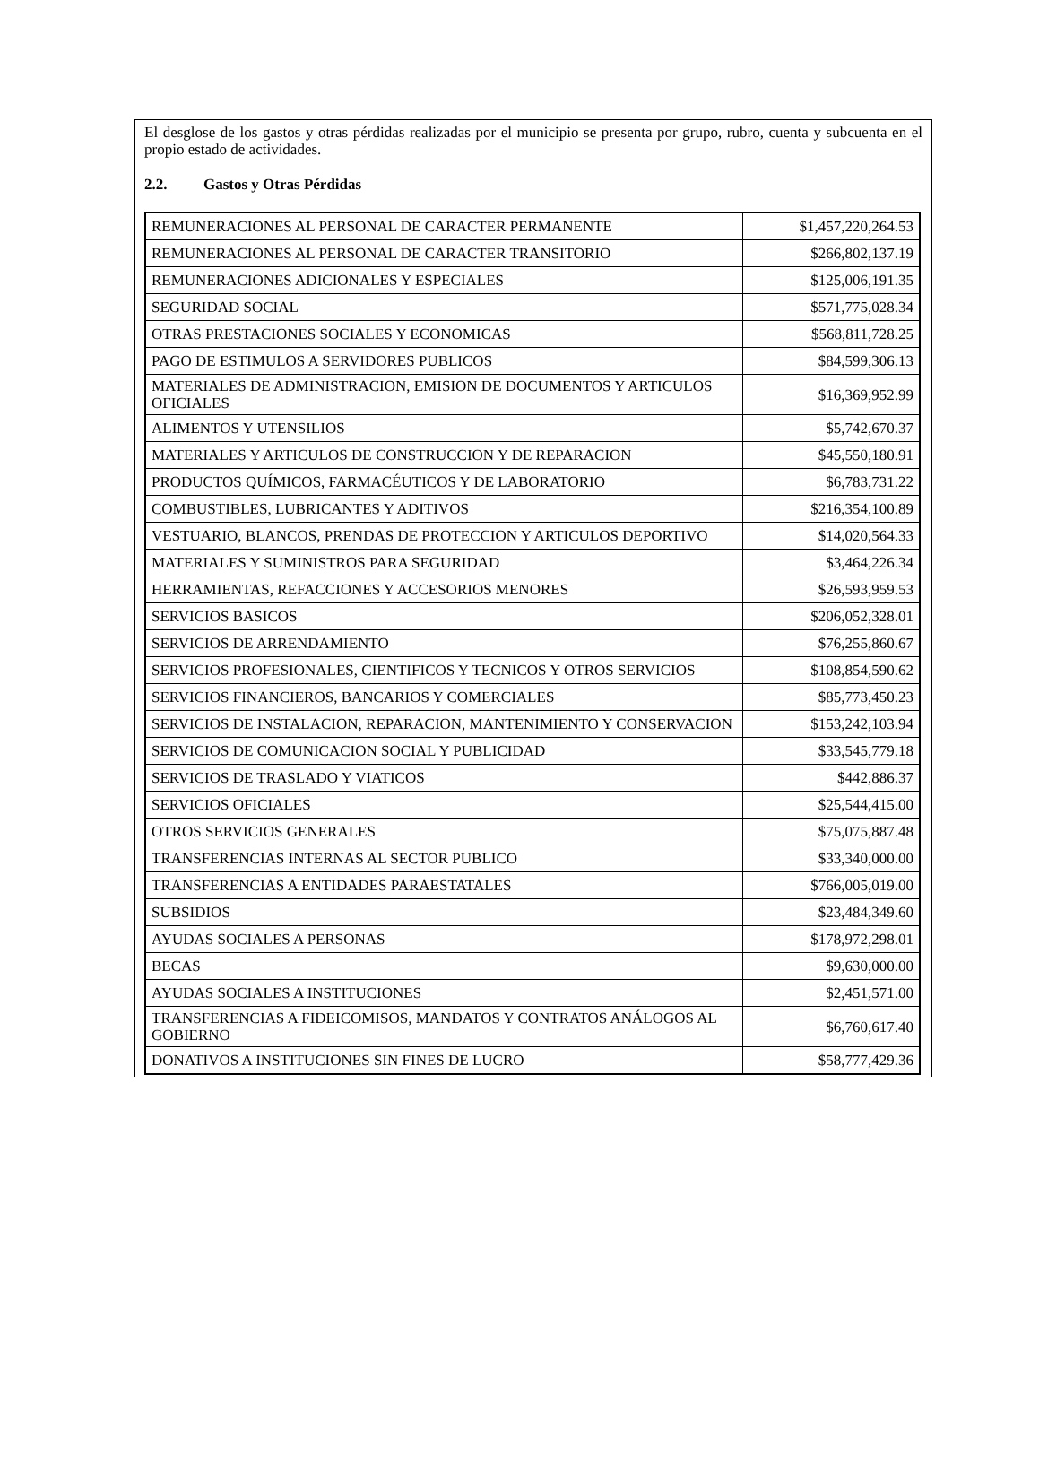El desglose de los gastos y otras pérdidas realizadas por el municipio se presenta por grupo, rubro, cuenta y subcuenta en el propio estado de actividades.
2.2. Gastos y Otras Pérdidas
| REMUNERACIONES AL PERSONAL DE CARACTER PERMANENTE | $1,457,220,264.53 |
| REMUNERACIONES AL PERSONAL DE CARACTER TRANSITORIO | $266,802,137.19 |
| REMUNERACIONES ADICIONALES Y ESPECIALES | $125,006,191.35 |
| SEGURIDAD SOCIAL | $571,775,028.34 |
| OTRAS PRESTACIONES SOCIALES Y ECONOMICAS | $568,811,728.25 |
| PAGO DE ESTIMULOS A SERVIDORES PUBLICOS | $84,599,306.13 |
| MATERIALES DE ADMINISTRACION, EMISION DE DOCUMENTOS Y ARTICULOS OFICIALES | $16,369,952.99 |
| ALIMENTOS Y UTENSILIOS | $5,742,670.37 |
| MATERIALES Y ARTICULOS DE CONSTRUCCION Y DE REPARACION | $45,550,180.91 |
| PRODUCTOS QUÍMICOS, FARMACÉUTICOS Y DE LABORATORIO | $6,783,731.22 |
| COMBUSTIBLES, LUBRICANTES Y ADITIVOS | $216,354,100.89 |
| VESTUARIO, BLANCOS, PRENDAS DE PROTECCION Y ARTICULOS DEPORTIVO | $14,020,564.33 |
| MATERIALES Y SUMINISTROS PARA SEGURIDAD | $3,464,226.34 |
| HERRAMIENTAS, REFACCIONES Y ACCESORIOS MENORES | $26,593,959.53 |
| SERVICIOS BASICOS | $206,052,328.01 |
| SERVICIOS DE ARRENDAMIENTO | $76,255,860.67 |
| SERVICIOS PROFESIONALES, CIENTIFICOS Y TECNICOS Y OTROS SERVICIOS | $108,854,590.62 |
| SERVICIOS FINANCIEROS, BANCARIOS Y COMERCIALES | $85,773,450.23 |
| SERVICIOS DE INSTALACION, REPARACION, MANTENIMIENTO Y CONSERVACION | $153,242,103.94 |
| SERVICIOS DE COMUNICACION SOCIAL Y PUBLICIDAD | $33,545,779.18 |
| SERVICIOS DE TRASLADO Y VIATICOS | $442,886.37 |
| SERVICIOS OFICIALES | $25,544,415.00 |
| OTROS SERVICIOS GENERALES | $75,075,887.48 |
| TRANSFERENCIAS INTERNAS AL SECTOR PUBLICO | $33,340,000.00 |
| TRANSFERENCIAS A ENTIDADES PARAESTATALES | $766,005,019.00 |
| SUBSIDIOS | $23,484,349.60 |
| AYUDAS SOCIALES A PERSONAS | $178,972,298.01 |
| BECAS | $9,630,000.00 |
| AYUDAS SOCIALES A INSTITUCIONES | $2,451,571.00 |
| TRANSFERENCIAS A FIDEICOMISOS, MANDATOS Y CONTRATOS ANÁLOGOS AL GOBIERNO | $6,760,617.40 |
| DONATIVOS A INSTITUCIONES SIN FINES DE LUCRO | $58,777,429.36 |